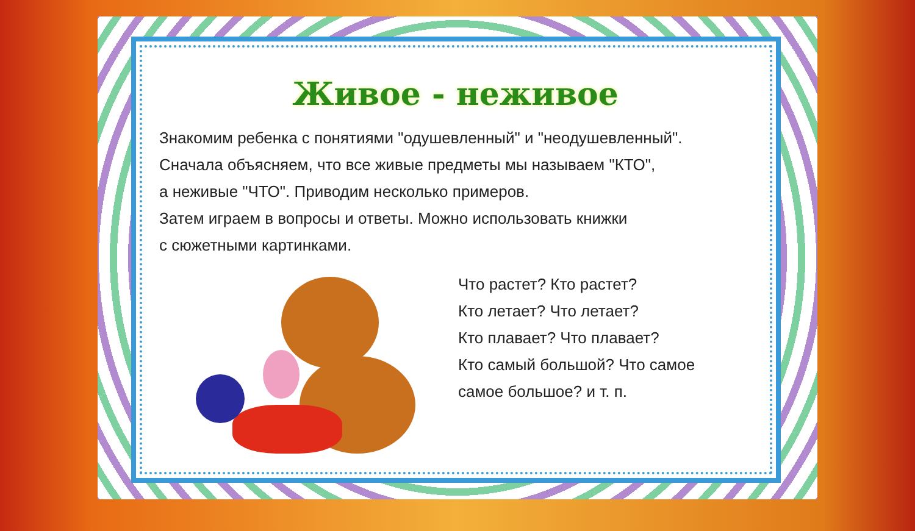Живое - неживое
Знакомим ребенка с понятиями "одушевленный" и "неодушевленный".
Сначала объясняем, что все живые предметы мы называем "КТО",
а неживые "ЧТО". Приводим несколько примеров.
Затем играем в вопросы и ответы. Можно использовать книжки
с сюжетными картинками.
Что растет? Кто растет?
Кто летает? Что летает?
Кто плавает? Что плавает?
Кто самый большой? Что самое
самое большое? и т. п.